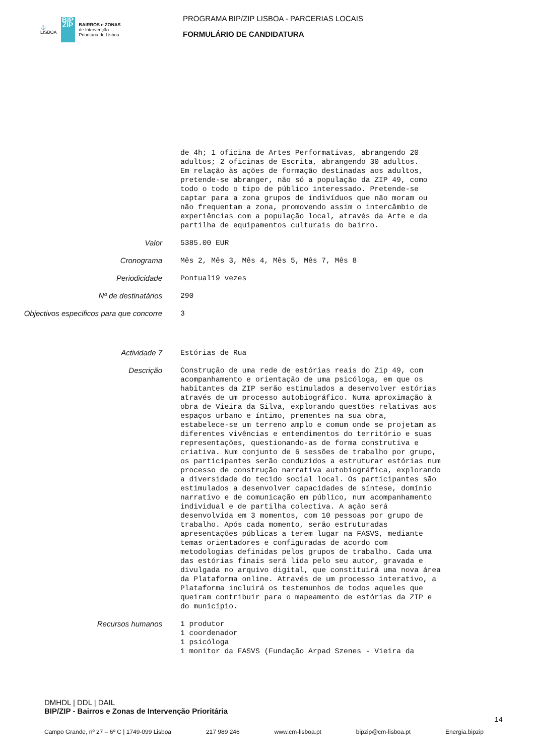⚓
LISBOA
BIP ZIP
BAIRROS e ZONAS
de Intervenção
Prioritária de Lisboa
PROGRAMA BIP/ZIP LISBOA - PARCERIAS LOCAIS
FORMULÁRIO DE CANDIDATURA
de 4h; 1 oficina de Artes Performativas, abrangendo 20 adultos; 2 oficinas de Escrita, abrangendo 30 adultos. Em relação às ações de formação destinadas aos adultos, pretende-se abranger, não só a população da ZIP 49, como todo o todo o tipo de público interessado. Pretende-se captar para a zona grupos de indivíduos que não moram ou não frequentam a zona, promovendo assim o intercâmbio de experiências com a população local, através da Arte e da partilha de equipamentos culturais do bairro.
Valor
5385.00 EUR
Cronograma
Mês 2, Mês 3, Mês 4, Mês 5, Mês 7, Mês 8
Periodicidade
Pontual19 vezes
Nº de destinatários
290
Objectivos especificos para que concorre
3
Actividade 7
Estórias de Rua
Descrição
Construção de uma rede de estórias reais do Zip 49, com acompanhamento e orientação de uma psicóloga, em que os habitantes da ZIP serão estimulados a desenvolver estórias através de um processo autobiográfico. Numa aproximação à obra de Vieira da Silva, explorando questões relativas aos espaços urbano e íntimo, prementes na sua obra, estabelece-se um terreno amplo e comum onde se projetam as diferentes vivências e entendimentos do território e suas representações, questionando-as de forma construtiva e criativa. Num conjunto de 6 sessões de trabalho por grupo, os participantes serão conduzidos a estruturar estórias num processo de construção narrativa autobiográfica, explorando a diversidade do tecido social local. Os participantes são estimulados a desenvolver capacidades de síntese, domínio narrativo e de comunicação em público, num acompanhamento individual e de partilha colectiva. A ação será desenvolvida em 3 momentos, com 10 pessoas por grupo de trabalho. Após cada momento, serão estruturadas apresentações públicas a terem lugar na FASVS, mediante temas orientadores e configuradas de acordo com metodologias definidas pelos grupos de trabalho. Cada uma das estórias finais será lida pelo seu autor, gravada e divulgada no arquivo digital, que constituirá uma nova área da Plataforma online. Através de um processo interativo, a Plataforma incluirá os testemunhos de todos aqueles que queiram contribuir para o mapeamento de estórias da ZIP e do município.
Recursos humanos
1 produtor 1 coordenador 1 psicóloga 1 monitor da FASVS (Fundação Arpad Szenes - Vieira da
DMHDL | DDL | DAIL
BIP/ZIP - Bairros e Zonas de Intervenção Prioritária
14
Campo Grande, nº 27 – 6º C | 1749-099 Lisboa 217 989 246 www.cm-lisboa.pt bipzip@cm-lisboa.pt Energia.bipzip